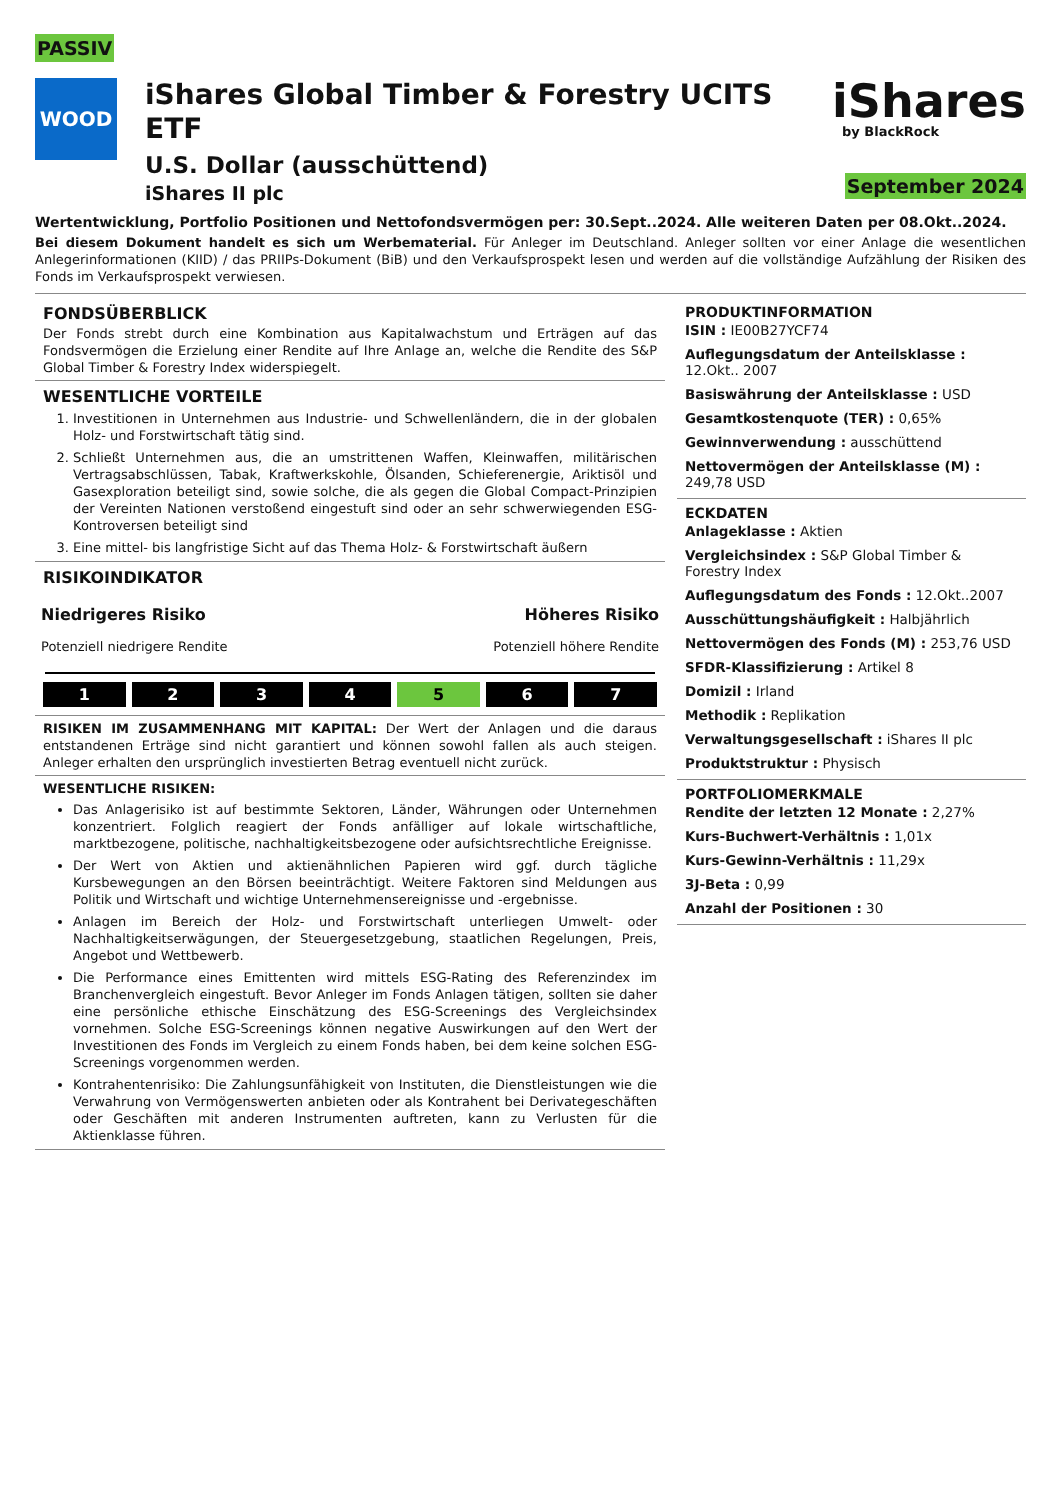PASSIV
WOOD
iShares Global Timber & Forestry UCITS ETF
U.S. Dollar (ausschüttend)
iShares II plc
iShares
by BlackRock
September 2024
Wertentwicklung, Portfolio Positionen und Nettofondsvermögen per: 30.Sept..2024. Alle weiteren Daten per 08.Okt..2024.
Bei diesem Dokument handelt es sich um Werbematerial. Für Anleger im Deutschland. Anleger sollten vor einer Anlage die wesentlichen Anlegerinformationen (KIID) / das PRIIPs-Dokument (BiB) und den Verkaufsprospekt lesen und werden auf die vollständige Aufzählung der Risiken des Fonds im Verkaufsprospekt verwiesen.
FONDSÜBERBLICK
Der Fonds strebt durch eine Kombination aus Kapitalwachstum und Erträgen auf das Fondsvermögen die Erzielung einer Rendite auf Ihre Anlage an, welche die Rendite des S&P Global Timber & Forestry Index widerspiegelt.
WESENTLICHE VORTEILE
1. Investitionen in Unternehmen aus Industrie- und Schwellenländern, die in der globalen Holz- und Forstwirtschaft tätig sind.
2. Schließt Unternehmen aus, die an umstrittenen Waffen, Kleinwaffen, militärischen Vertragsabschlüssen, Tabak, Kraftwerkskohle, Ölsanden, Schieferenergie, Ariktisöl und Gasexploration beteiligt sind, sowie solche, die als gegen die Global Compact-Prinzipien der Vereinten Nationen verstoßend eingestuft sind oder an sehr schwerwiegenden ESG-Kontroversen beteiligt sind
3. Eine mittel- bis langfristige Sicht auf das Thema Holz- & Forstwirtschaft äußern
RISIKOINDIKATOR
Niedrigeres Risiko
Potenziell niedrigere Rendite
Höheres Risiko
Potenziell höhere Rendite
1 2 3 4 5 6 7
RISIKEN IM ZUSAMMENHANG MIT KAPITAL: Der Wert der Anlagen und die daraus entstandenen Erträge sind nicht garantiert und können sowohl fallen als auch steigen. Anleger erhalten den ursprünglich investierten Betrag eventuell nicht zurück.
WESENTLICHE RISIKEN:
Das Anlagerisiko ist auf bestimmte Sektoren, Länder, Währungen oder Unternehmen konzentriert. Folglich reagiert der Fonds anfälliger auf lokale wirtschaftliche, marktbezogene, politische, nachhaltigkeitsbezogene oder aufsichtsrechtliche Ereignisse.
Der Wert von Aktien und aktienähnlichen Papieren wird ggf. durch tägliche Kursbewegungen an den Börsen beeinträchtigt. Weitere Faktoren sind Meldungen aus Politik und Wirtschaft und wichtige Unternehmensereignisse und -ergebnisse.
Anlagen im Bereich der Holz- und Forstwirtschaft unterliegen Umwelt- oder Nachhaltigkeitserwägungen, der Steuergesetzgebung, staatlichen Regelungen, Preis, Angebot und Wettbewerb.
Die Performance eines Emittenten wird mittels ESG-Rating des Referenzindex im Branchenvergleich eingestuft. Bevor Anleger im Fonds Anlagen tätigen, sollten sie daher eine persönliche ethische Einschätzung des ESG-Screenings des Vergleichsindex vornehmen. Solche ESG-Screenings können negative Auswirkungen auf den Wert der Investitionen des Fonds im Vergleich zu einem Fonds haben, bei dem keine solchen ESG-Screenings vorgenommen werden.
Kontrahentenrisiko: Die Zahlungsunfähigkeit von Instituten, die Dienstleistungen wie die Verwahrung von Vermögenswerten anbieten oder als Kontrahent bei Derivategeschäften oder Geschäften mit anderen Instrumenten auftreten, kann zu Verlusten für die Aktienklasse führen.
PRODUKTINFORMATION
ISIN : IE00B27YCF74
Auflegungsdatum der Anteilsklasse : 12.Okt.. 2007
Basiswährung der Anteilsklasse : USD
Gesamtkostenquote (TER) : 0,65%
Gewinnverwendung : ausschüttend
Nettovermögen der Anteilsklasse (M) : 249,78 USD
ECKDATEN
Anlageklasse : Aktien
Vergleichsindex : S&P Global Timber & Forestry Index
Auflegungsdatum des Fonds : 12.Okt..2007
Ausschüttungshäufigkeit : Halbjährlich
Nettovermögen des Fonds (M) : 253,76 USD
SFDR-Klassifizierung : Artikel 8
Domizil : Irland
Methodik : Replikation
Verwaltungsgesellschaft : iShares II plc
Produktstruktur : Physisch
PORTFOLIOMERKMALE
Rendite der letzten 12 Monate : 2,27%
Kurs-Buchwert-Verhältnis : 1,01x
Kurs-Gewinn-Verhältnis : 11,29x
3J-Beta : 0,99
Anzahl der Positionen : 30